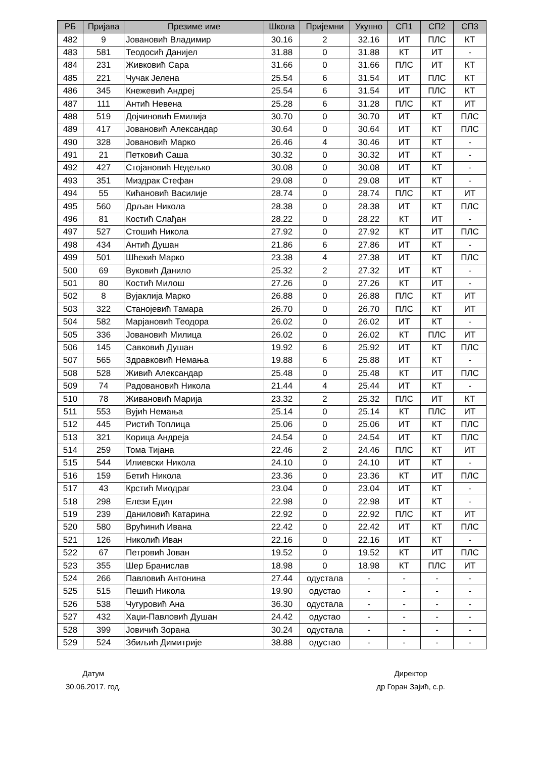| РБ | Пријава | Презиме име | Школа | Пријемни | Укупно | СП1 | СП2 | СП3 |
| --- | --- | --- | --- | --- | --- | --- | --- | --- |
| 482 | 9 | Јовановић Владимир | 30.16 | 2 | 32.16 | ИТ | ПЛС | КТ |
| 483 | 581 | Теодосић Данијел | 31.88 | 0 | 31.88 | КТ | ИТ | - |
| 484 | 231 | Живковић Сара | 31.66 | 0 | 31.66 | ПЛС | ИТ | КТ |
| 485 | 221 | Чучак Јелена | 25.54 | 6 | 31.54 | ИТ | ПЛС | КТ |
| 486 | 345 | Кнежевић Андреј | 25.54 | 6 | 31.54 | ИТ | ПЛС | КТ |
| 487 | 111 | Антић Невена | 25.28 | 6 | 31.28 | ПЛС | КТ | ИТ |
| 488 | 519 | Дојчиновић Емилија | 30.70 | 0 | 30.70 | ИТ | КТ | ПЛС |
| 489 | 417 | Јовановић Александар | 30.64 | 0 | 30.64 | ИТ | КТ | ПЛС |
| 490 | 328 | Јовановић Марко | 26.46 | 4 | 30.46 | ИТ | КТ | - |
| 491 | 21 | Петковић Саша | 30.32 | 0 | 30.32 | ИТ | КТ | - |
| 492 | 427 | Стојановић Недељко | 30.08 | 0 | 30.08 | ИТ | КТ | - |
| 493 | 351 | Миздрак Стефан | 29.08 | 0 | 29.08 | ИТ | КТ | - |
| 494 | 55 | Кићановић Василије | 28.74 | 0 | 28.74 | ПЛС | КТ | ИТ |
| 495 | 560 | Дрљан Никола | 28.38 | 0 | 28.38 | ИТ | КТ | ПЛС |
| 496 | 81 | Костић Слађан | 28.22 | 0 | 28.22 | КТ | ИТ | - |
| 497 | 527 | Стошић Никола | 27.92 | 0 | 27.92 | КТ | ИТ | ПЛС |
| 498 | 434 | Антић Душан | 21.86 | 6 | 27.86 | ИТ | КТ | - |
| 499 | 501 | Шћекић Марко | 23.38 | 4 | 27.38 | ИТ | КТ | ПЛС |
| 500 | 69 | Вуковић Данило | 25.32 | 2 | 27.32 | ИТ | КТ | - |
| 501 | 80 | Костић Милош | 27.26 | 0 | 27.26 | КТ | ИТ | - |
| 502 | 8 | Вујаклија Марко | 26.88 | 0 | 26.88 | ПЛС | КТ | ИТ |
| 503 | 322 | Станојевић Тамара | 26.70 | 0 | 26.70 | ПЛС | КТ | ИТ |
| 504 | 582 | Марјановић Теодора | 26.02 | 0 | 26.02 | ИТ | КТ | - |
| 505 | 336 | Јовановић Милица | 26.02 | 0 | 26.02 | КТ | ПЛС | ИТ |
| 506 | 145 | Савковић Душан | 19.92 | 6 | 25.92 | ИТ | КТ | ПЛС |
| 507 | 565 | Здравковић Немања | 19.88 | 6 | 25.88 | ИТ | КТ | - |
| 508 | 528 | Живић Александар | 25.48 | 0 | 25.48 | КТ | ИТ | ПЛС |
| 509 | 74 | Радовановић Никола | 21.44 | 4 | 25.44 | ИТ | КТ | - |
| 510 | 78 | Живановић Марија | 23.32 | 2 | 25.32 | ПЛС | ИТ | КТ |
| 511 | 553 | Вујић Немања | 25.14 | 0 | 25.14 | КТ | ПЛС | ИТ |
| 512 | 445 | Ристић Топлица | 25.06 | 0 | 25.06 | ИТ | КТ | ПЛС |
| 513 | 321 | Корица Андреја | 24.54 | 0 | 24.54 | ИТ | КТ | ПЛС |
| 514 | 259 | Тома Тијана | 22.46 | 2 | 24.46 | ПЛС | КТ | ИТ |
| 515 | 544 | Илиевски Никола | 24.10 | 0 | 24.10 | ИТ | КТ | - |
| 516 | 159 | Бетић Никола | 23.36 | 0 | 23.36 | КТ | ИТ | ПЛС |
| 517 | 43 | Крстић Миодраг | 23.04 | 0 | 23.04 | ИТ | КТ | - |
| 518 | 298 | Елези Един | 22.98 | 0 | 22.98 | ИТ | КТ | - |
| 519 | 239 | Даниловић Катарина | 22.92 | 0 | 22.92 | ПЛС | КТ | ИТ |
| 520 | 580 | Врућинић Ивана | 22.42 | 0 | 22.42 | ИТ | КТ | ПЛС |
| 521 | 126 | Николић Иван | 22.16 | 0 | 22.16 | ИТ | КТ | - |
| 522 | 67 | Петровић Јован | 19.52 | 0 | 19.52 | КТ | ИТ | ПЛС |
| 523 | 355 | Шер Бранислав | 18.98 | 0 | 18.98 | КТ | ПЛС | ИТ |
| 524 | 266 | Павловић Антонина | 27.44 | одустала | - | - | - | - |
| 525 | 515 | Пешић Никола | 19.90 | одустао | - | - | - | - |
| 526 | 538 | Чугуровић Ана | 36.30 | одустала | - | - | - | - |
| 527 | 432 | Хаџи-Павловић Душан | 24.42 | одустао | - | - | - | - |
| 528 | 399 | Јовичић Зорана | 30.24 | одустала | - | - | - | - |
| 529 | 524 | Збиљић Димитрије | 38.88 | одустао | - | - | - | - |
Датум
30.06.2017. год.
Директор
др Горан Зајић, с.р.